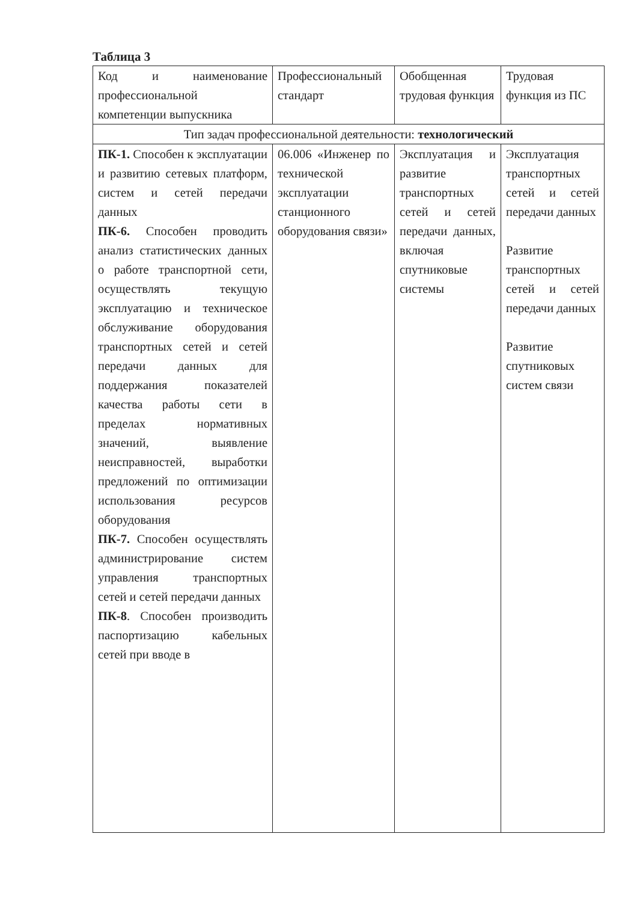Таблица 3
| Код и наименование профессиональной компетенции выпускника | Профессиональный стандарт | Обобщенная трудовая функция | Трудовая функция из ПС |
| Тип задач профессиональной деятельности: технологический | | | |
| ПК-1. Способен к эксплуатации и развитию сетевых платформ, систем и сетей передачи данных ПК-6. Способен проводить анализ статистических данных о работе транспортной сети, осуществлять текущую эксплуатацию и техническое обслуживание оборудования транспортных сетей и сетей передачи данных для поддержания показателей качества работы сети в пределах нормативных значений, выявление неисправностей, выработки предложений по оптимизации использования ресурсов оборудования ПК-7. Способен осуществлять администрирование систем управления транспортных сетей и сетей передачи данных ПК-8 . Способен производить паспортизацию кабельных сетей при вводе в | 06.006 «Инженер по технической эксплуатации станционного оборудования связи» | Эксплуатация и развитие транспортных сетей и сетей передачи данных, включая спутниковые системы | Эксплуатация транспортных сетей и сетей передачи данных Развитие транспортных сетей и сетей передачи данных Развитие спутниковых систем связи |